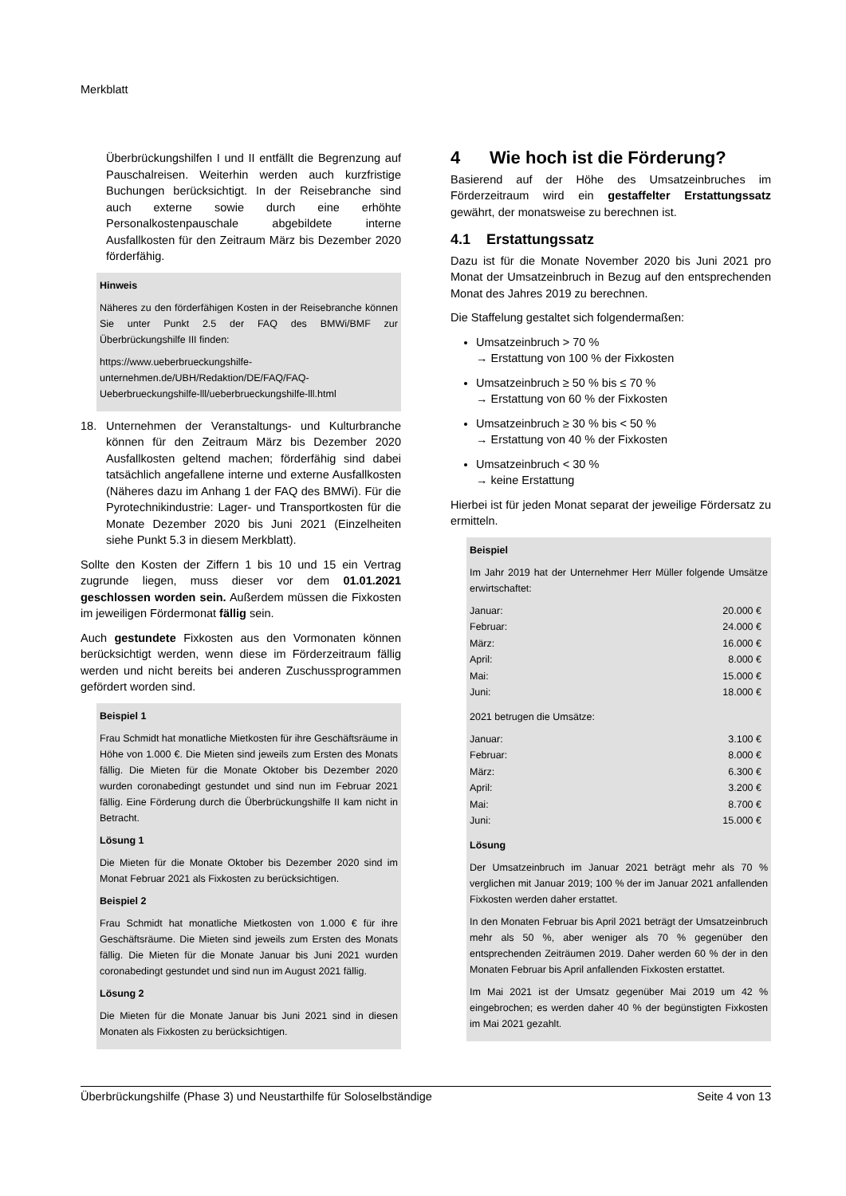Merkblatt
Überbrückungshilfen I und II entfällt die Begrenzung auf Pauschalreisen. Weiterhin werden auch kurzfristige Buchungen berücksichtigt. In der Reisebranche sind auch externe sowie durch eine erhöhte Personalkostenpauschale abgebildete interne Ausfallkosten für den Zeitraum März bis Dezember 2020 förderfähig.
Hinweis
Näheres zu den förderfähigen Kosten in der Reisebranche können Sie unter Punkt 2.5 der FAQ des BMWi/BMF zur Überbrückungshilfe III finden:
https://www.ueberbrueckungshilfe-unternehmen.de/UBH/Redaktion/DE/FAQ/FAQ-Ueberbrueckungshilfe-lll/ueberbrueckungshilfe-lll.html
18. Unternehmen der Veranstaltungs- und Kulturbranche können für den Zeitraum März bis Dezember 2020 Ausfallkosten geltend machen; förderfähig sind dabei tatsächlich angefallene interne und externe Ausfallkosten (Näheres dazu im Anhang 1 der FAQ des BMWi). Für die Pyrotechnikindustrie: Lager- und Transportkosten für die Monate Dezember 2020 bis Juni 2021 (Einzelheiten siehe Punkt 5.3 in diesem Merkblatt).
Sollte den Kosten der Ziffern 1 bis 10 und 15 ein Vertrag zugrunde liegen, muss dieser vor dem 01.01.2021 geschlossen worden sein. Außerdem müssen die Fixkosten im jeweiligen Fördermonat fällig sein.
Auch gestundete Fixkosten aus den Vormonaten können berücksichtigt werden, wenn diese im Förderzeitraum fällig werden und nicht bereits bei anderen Zuschussprogrammen gefördert worden sind.
Beispiel 1
Frau Schmidt hat monatliche Mietkosten für ihre Geschäftsräume in Höhe von 1.000 €. Die Mieten sind jeweils zum Ersten des Monats fällig. Die Mieten für die Monate Oktober bis Dezember 2020 wurden coronabedingt gestundet und sind nun im Februar 2021 fällig. Eine Förderung durch die Überbrückungshilfe II kam nicht in Betracht.
Lösung 1
Die Mieten für die Monate Oktober bis Dezember 2020 sind im Monat Februar 2021 als Fixkosten zu berücksichtigen.
Beispiel 2
Frau Schmidt hat monatliche Mietkosten von 1.000 € für ihre Geschäftsräume. Die Mieten sind jeweils zum Ersten des Monats fällig. Die Mieten für die Monate Januar bis Juni 2021 wurden coronabedingt gestundet und sind nun im August 2021 fällig.
Lösung 2
Die Mieten für die Monate Januar bis Juni 2021 sind in diesen Monaten als Fixkosten zu berücksichtigen.
4 Wie hoch ist die Förderung?
Basierend auf der Höhe des Umsatzeinbruches im Förderzeitraum wird ein gestaffelter Erstattungssatz gewährt, der monatsweise zu berechnen ist.
4.1 Erstattungssatz
Dazu ist für die Monate November 2020 bis Juni 2021 pro Monat der Umsatzeinbruch in Bezug auf den entsprechenden Monat des Jahres 2019 zu berechnen.
Die Staffelung gestaltet sich folgendermaßen:
Umsatzeinbruch > 70 %
→ Erstattung von 100 % der Fixkosten
Umsatzeinbruch ≥ 50 % bis ≤ 70 %
→ Erstattung von 60 % der Fixkosten
Umsatzeinbruch ≥ 30 % bis < 50 %
→ Erstattung von 40 % der Fixkosten
Umsatzeinbruch < 30 %
→ keine Erstattung
Hierbei ist für jeden Monat separat der jeweilige Fördersatz zu ermitteln.
Beispiel
Im Jahr 2019 hat der Unternehmer Herr Müller folgende Umsätze erwirtschaftet:
| Januar: | 20.000 € |
| Februar: | 24.000 € |
| März: | 16.000 € |
| April: | 8.000 € |
| Mai: | 15.000 € |
| Juni: | 18.000 € |
2021 betrugen die Umsätze:
| Januar: | 3.100 € |
| Februar: | 8.000 € |
| März: | 6.300 € |
| April: | 3.200 € |
| Mai: | 8.700 € |
| Juni: | 15.000 € |
Lösung
Der Umsatzeinbruch im Januar 2021 beträgt mehr als 70 % verglichen mit Januar 2019; 100 % der im Januar 2021 anfallenden Fixkosten werden daher erstattet.
In den Monaten Februar bis April 2021 beträgt der Umsatzeinbruch mehr als 50 %, aber weniger als 70 % gegenüber den entsprechenden Zeiträumen 2019. Daher werden 60 % der in den Monaten Februar bis April anfallenden Fixkosten erstattet.
Im Mai 2021 ist der Umsatz gegenüber Mai 2019 um 42 % eingebrochen; es werden daher 40 % der begünstigten Fixkosten im Mai 2021 gezahlt.
Überbrückungshilfe (Phase 3) und Neustarthilfe für Soloselbständige Seite 4 von 13